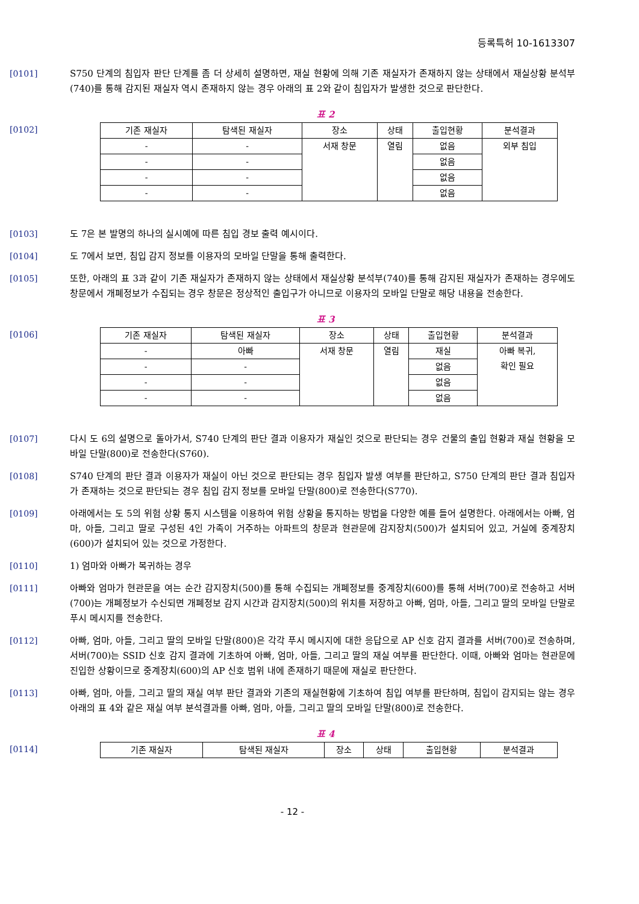등록특허 10-1613307
[0101] S750 단계의 침입자 판단 단계를 좀 더 상세히 설명하면, 재실 현황에 의해 기존 재실자가 존재하지 않는 상태에서 재실상황 분석부(740)를 통해 감지된 재실자 역시 존재하지 않는 경우 아래의 표 2와 같이 침입자가 발생한 것으로 판단한다.
표 2
[0102]
| 기존 재실자 | 탐색된 재실자 | 장소 | 상태 | 출입현황 | 분석결과 |
| --- | --- | --- | --- | --- | --- |
| - | - | 서재 창문 | 열림 | 없음 | 외부 침입 |
| - | - | | | 없음 | |
| - | - | | | 없음 | |
| - | - | | | 없음 | |
[0103] 도 7은 본 발명의 하나의 실시예에 따른 침입 경보 출력 예시이다.
[0104] 도 7에서 보면, 침입 감지 정보를 이용자의 모바일 단말을 통해 출력한다.
[0105] 또한, 아래의 표 3과 같이 기존 재실자가 존재하지 않는 상태에서 재실상황 분석부(740)를 통해 감지된 재실자가 존재하는 경우에도 창문에서 개폐정보가 수집되는 경우 창문은 정상적인 출입구가 아니므로 이용자의 모바일 단말로 해당 내용을 전송한다.
표 3
[0106]
| 기존 재실자 | 탐색된 재실자 | 장소 | 상태 | 출입현황 | 분석결과 |
| --- | --- | --- | --- | --- | --- |
| - | 아빠 | 서재 창문 | 열림 | 재실 | 아빠 복귀, 확인 필요 |
| - | - | | | 없음 | |
| - | - | | | 없음 | |
| - | - | | | 없음 | |
[0107] 다시 도 6의 설명으로 돌아가서, S740 단계의 판단 결과 이용자가 재실인 것으로 판단되는 경우 건물의 출입 현황과 재실 현황을 모바일 단말(800)로 전송한다(S760).
[0108] S740 단계의 판단 결과 이용자가 재실이 아닌 것으로 판단되는 경우 침입자 발생 여부를 판단하고, S750 단계의 판단 결과 침입자가 존재하는 것으로 판단되는 경우 침입 감지 정보를 모바일 단말(800)로 전송한다(S770).
[0109] 아래에서는 도 5의 위험 상황 통지 시스템을 이용하여 위험 상황을 통지하는 방법을 다양한 예를 들어 설명한다. 아래에서는 아빠, 엄마, 아들, 그리고 딸로 구성된 4인 가족이 거주하는 아파트의 창문과 현관문에 감지장치(500)가 설치되어 있고, 거실에 중계장치(600)가 설치되어 있는 것으로 가정한다.
[0110] 1) 엄마와 아빠가 복귀하는 경우
[0111] 아빠와 엄마가 현관문을 여는 순간 감지장치(500)를 통해 수집되는 개폐정보를 중계장치(600)를 통해 서버(700)로 전송하고 서버(700)는 개폐정보가 수신되면 개폐정보 감지 시간과 감지장치(500)의 위치를 저장하고 아빠, 엄마, 아들, 그리고 딸의 모바일 단말로 푸시 메시지를 전송한다.
[0112] 아빠, 엄마, 아들, 그리고 딸의 모바일 단말(800)은 각각 푸시 메시지에 대한 응답으로 AP 신호 감지 결과를 서버(700)로 전송하며, 서버(700)는 SSID 신호 감지 결과에 기초하여 아빠, 엄마, 아들, 그리고 딸의 재실 여부를 판단한다. 이때, 아빠와 엄마는 현관문에 진입한 상황이므로 중계장치(600)의 AP 신호 범위 내에 존재하기 때문에 재실로 판단한다.
[0113] 아빠, 엄마, 아들, 그리고 딸의 재실 여부 판단 결과와 기존의 재실현황에 기초하여 침입 여부를 판단하며, 침입이 감지되는 않는 경우 아래의 표 4와 같은 재실 여부 분석결과를 아빠, 엄마, 아들, 그리고 딸의 모바일 단말(800)로 전송한다.
표 4
[0114]
| 기존 재실자 | 탐색된 재실자 | 장소 | 상태 | 출입현황 | 분석결과 |
| --- | --- | --- | --- | --- | --- |
- 12 -